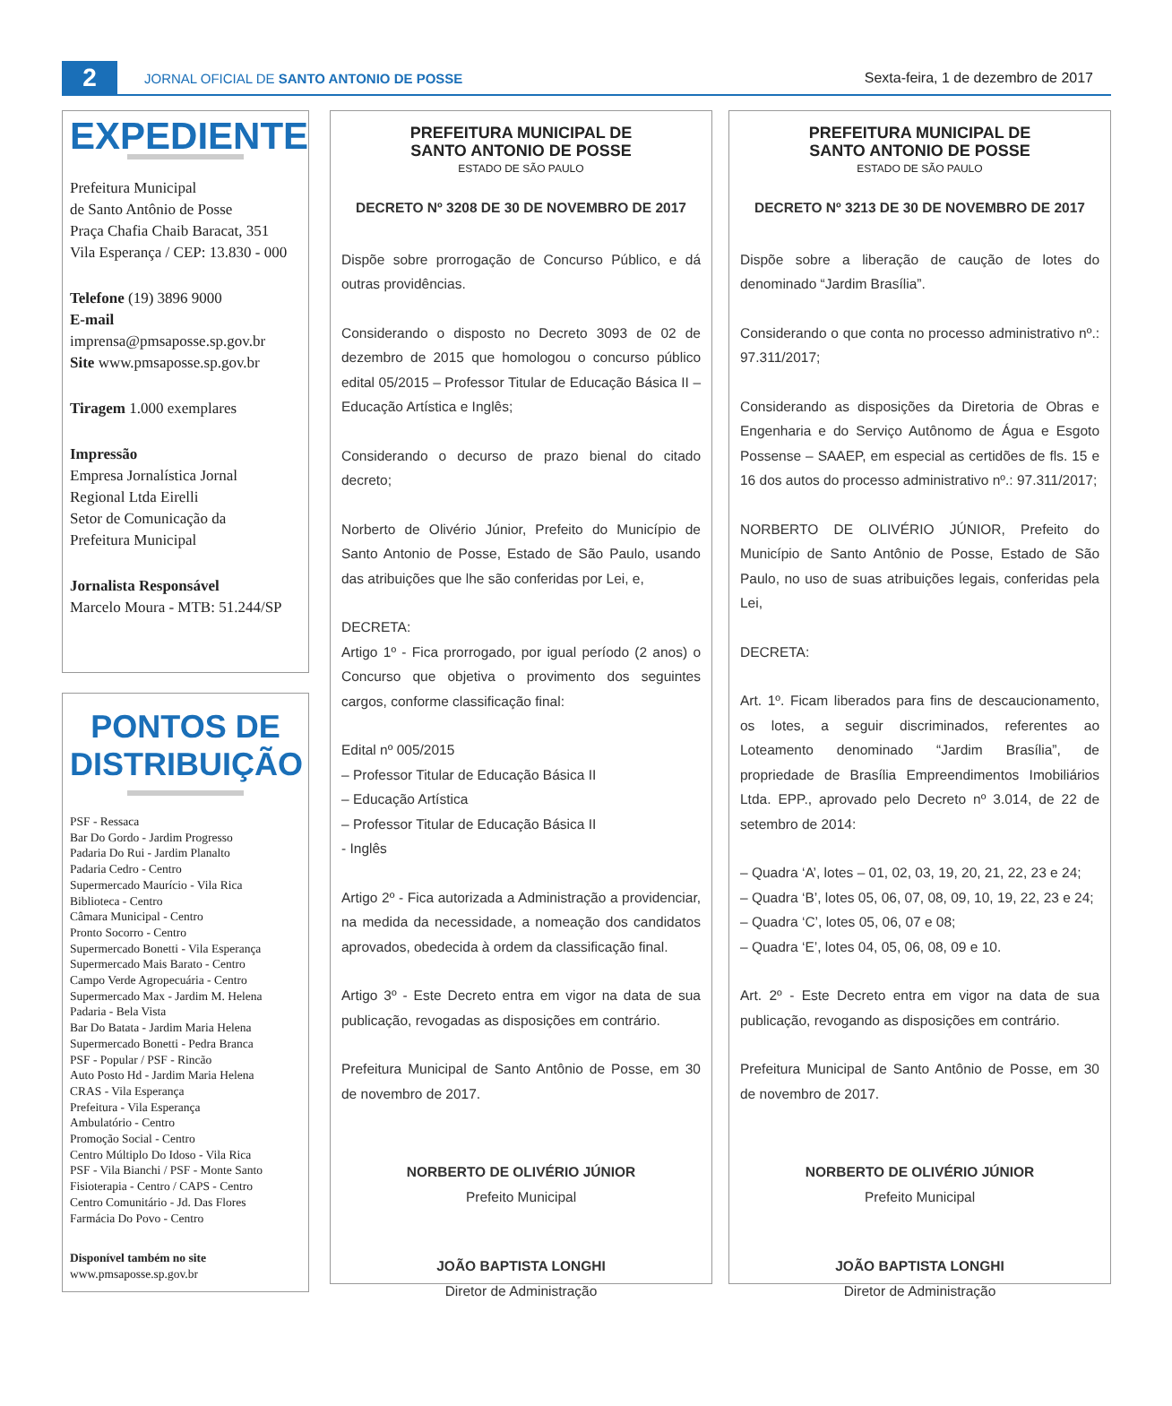2
JORNAL OFICIAL DE SANTO ANTONIO DE POSSE
Sexta-feira, 1 de dezembro de 2017
EXPEDIENTE
Prefeitura Municipal
de Santo Antônio de Posse
Praça Chafia Chaib Baracat, 351
Vila Esperança / CEP: 13.830 - 000
Telefone (19) 3896 9000
E-mail
imprensa@pmsaposse.sp.gov.br
Site www.pmsaposse.sp.gov.br
Tiragem 1.000 exemplares
Impressão
Empresa Jornalística Jornal
Regional Ltda Eirelli
Setor de Comunicação da
Prefeitura Municipal
Jornalista Responsável
Marcelo Moura - MTB: 51.244/SP
PONTOS DE DISTRIBUIÇÃO
PSF - Ressaca
Bar Do Gordo - Jardim Progresso
Padaria Do Rui - Jardim Planalto
Padaria Cedro - Centro
Supermercado Maurício - Vila Rica
Biblioteca - Centro
Câmara Municipal - Centro
Pronto Socorro - Centro
Supermercado Bonetti - Vila Esperança
Supermercado Mais Barato - Centro
Campo Verde Agropecuária - Centro
Supermercado Max - Jardim M. Helena
Padaria - Bela Vista
Bar Do Batata - Jardim Maria Helena
Supermercado Bonetti - Pedra Branca
PSF - Popular / PSF - Rincão
Auto Posto Hd - Jardim Maria Helena
CRAS - Vila Esperança
Prefeitura - Vila Esperança
Ambulatório - Centro
Promoção Social - Centro
Centro Múltiplo Do Idoso - Vila Rica
PSF - Vila Bianchi / PSF - Monte Santo
Fisioterapia - Centro / CAPS - Centro
Centro Comunitário - Jd. Das Flores
Farmácia Do Povo - Centro
Disponível também no site
www.pmsaposse.sp.gov.br
PREFEITURA MUNICIPAL DE
SANTO ANTONIO DE POSSE
ESTADO DE SÃO PAULO
DECRETO Nº 3208 DE 30 DE NOVEMBRO DE 2017
Dispõe sobre prorrogação de Concurso Público, e dá outras providências.
Considerando o disposto no Decreto 3093 de 02 de dezembro de 2015 que homologou o concurso público edital 05/2015 – Professor Titular de Educação Básica II – Educação Artística e Inglês;
Considerando o decurso de prazo bienal do citado decreto;
Norberto de Olivério Júnior, Prefeito do Município de Santo Antonio de Posse, Estado de São Paulo, usando das atribuições que lhe são conferidas por Lei, e,
DECRETA:
Artigo 1º - Fica prorrogado, por igual período (2 anos) o Concurso que objetiva o provimento dos seguintes cargos, conforme classificação final:
Edital nº 005/2015
– Professor Titular de Educação Básica II
– Educação Artística
– Professor Titular de Educação Básica II
- Inglês
Artigo 2º - Fica autorizada a Administração a providenciar, na medida da necessidade, a nomeação dos candidatos aprovados, obedecida à ordem da classificação final.
Artigo 3º - Este Decreto entra em vigor na data de sua publicação, revogadas as disposições em contrário.
Prefeitura Municipal de Santo Antônio de Posse, em 30 de novembro de 2017.
NORBERTO DE OLIVÉRIO JÚNIOR
Prefeito Municipal
JOÃO BAPTISTA LONGHI
Diretor de Administração
PREFEITURA MUNICIPAL DE
SANTO ANTONIO DE POSSE
ESTADO DE SÃO PAULO
DECRETO Nº 3213 DE 30 DE NOVEMBRO DE 2017
Dispõe sobre a liberação de caução de lotes do denominado “Jardim Brasília”.
Considerando o que conta no processo administrativo nº.: 97.311/2017;
Considerando as disposições da Diretoria de Obras e Engenharia e do Serviço Autônomo de Água e Esgoto Possense – SAAEP, em especial as certidões de fls. 15 e 16 dos autos do processo administrativo nº.: 97.311/2017;
NORBERTO DE OLIVÉRIO JÚNIOR, Prefeito do Município de Santo Antônio de Posse, Estado de São Paulo, no uso de suas atribuições legais, conferidas pela Lei,
DECRETA:
Art. 1º. Ficam liberados para fins de descaucionamento, os lotes, a seguir discriminados, referentes ao Loteamento denominado “Jardim Brasília”, de propriedade de Brasília Empreendimentos Imobiliários Ltda. EPP., aprovado pelo Decreto nº 3.014, de 22 de setembro de 2014:
– Quadra ‘A’, lotes – 01, 02, 03, 19, 20, 21, 22, 23 e 24;
– Quadra ‘B’, lotes 05, 06, 07, 08, 09, 10, 19, 22, 23 e 24;
– Quadra ‘C’, lotes 05, 06, 07 e 08;
– Quadra ‘E’, lotes 04, 05, 06, 08, 09 e 10.
Art. 2º - Este Decreto entra em vigor na data de sua publicação, revogando as disposições em contrário.
Prefeitura Municipal de Santo Antônio de Posse, em 30 de novembro de 2017.
NORBERTO DE OLIVÉRIO JÚNIOR
Prefeito Municipal
JOÃO BAPTISTA LONGHI
Diretor de Administração